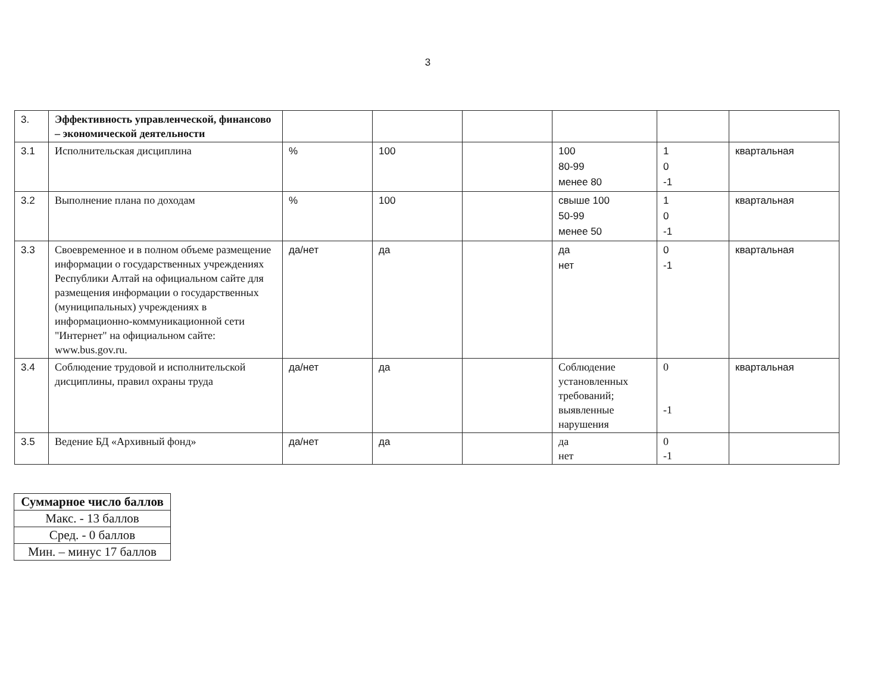3
| 3. | Эффективность управленческой, финансово – экономической деятельности | | | | | | |
| 3.1 | Исполнительская дисциплина | % | 100 | | 100 80-99 менее 80 | 1 0 -1 | квартальная |
| 3.2 | Выполнение плана по доходам | % | 100 | | свыше 100 50-99 менее 50 | 1 0 -1 | квартальная |
| 3.3 | Своевременное и в полном объеме размещение информации о государственных учреждениях Республики Алтай на официальном сайте для размещения информации о государственных (муниципальных) учреждениях в информационно-коммуникационной сети "Интернет" на официальном сайте: www.bus.gov.ru. | да/нет | да | | да нет | 0 -1 | квартальная |
| 3.4 | Соблюдение трудовой и исполнительской дисциплины, правил охраны труда | да/нет | да | | Соблюдение установленных требований; выявленные нарушения | 0 -1 | квартальная |
| 3.5 | Ведение БД «Архивный фонд» | да/нет | да | | да нет | 0 -1 | |
| Суммарное число баллов |
| Макс. - 13 баллов |
| Сред. - 0 баллов |
| Мин. – минус 17 баллов |